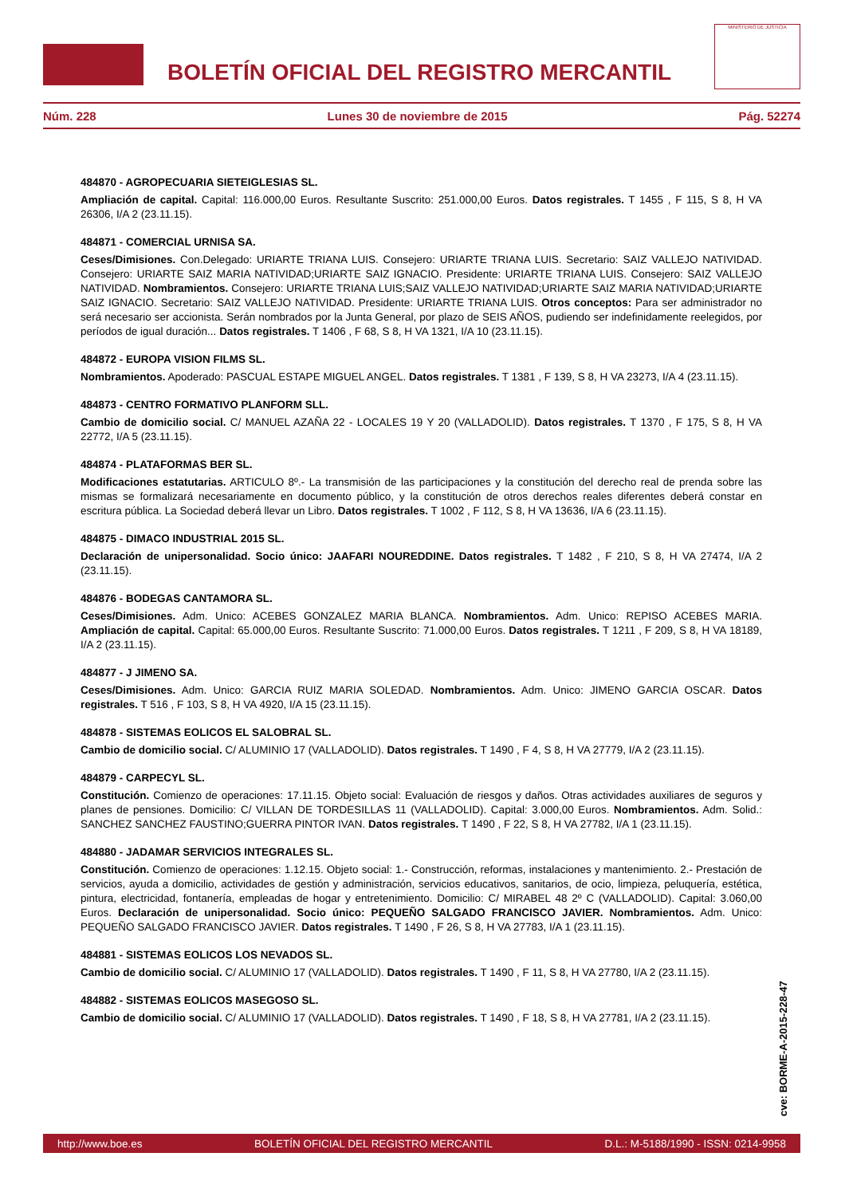BOLETÍN OFICIAL DEL REGISTRO MERCANTIL
MINISTERIO DE JUSTICIA
Núm. 228 Lunes 30 de noviembre de 2015 Pág. 52274
484870 - AGROPECUARIA SIETEIGLESIAS SL.
Ampliación de capital. Capital: 116.000,00 Euros. Resultante Suscrito: 251.000,00 Euros. Datos registrales. T 1455 , F 115, S 8, H VA 26306, I/A 2 (23.11.15).
484871 - COMERCIAL URNISA SA.
Ceses/Dimisiones. Con.Delegado: URIARTE TRIANA LUIS. Consejero: URIARTE TRIANA LUIS. Secretario: SAIZ VALLEJO NATIVIDAD. Consejero: URIARTE SAIZ MARIA NATIVIDAD;URIARTE SAIZ IGNACIO. Presidente: URIARTE TRIANA LUIS. Consejero: SAIZ VALLEJO NATIVIDAD. Nombramientos. Consejero: URIARTE TRIANA LUIS;SAIZ VALLEJO NATIVIDAD;URIARTE SAIZ MARIA NATIVIDAD;URIARTE SAIZ IGNACIO. Secretario: SAIZ VALLEJO NATIVIDAD. Presidente: URIARTE TRIANA LUIS. Otros conceptos: Para ser administrador no será necesario ser accionista. Serán nombrados por la Junta General, por plazo de SEIS AÑOS, pudiendo ser indefinidamente reelegidos, por períodos de igual duración... Datos registrales. T 1406 , F 68, S 8, H VA 1321, I/A 10 (23.11.15).
484872 - EUROPA VISION FILMS SL.
Nombramientos. Apoderado: PASCUAL ESTAPE MIGUEL ANGEL. Datos registrales. T 1381 , F 139, S 8, H VA 23273, I/A 4 (23.11.15).
484873 - CENTRO FORMATIVO PLANFORM SLL.
Cambio de domicilio social. C/ MANUEL AZAÑA 22 - LOCALES 19 Y 20 (VALLADOLID). Datos registrales. T 1370 , F 175, S 8, H VA 22772, I/A 5 (23.11.15).
484874 - PLATAFORMAS BER SL.
Modificaciones estatutarias. ARTICULO 8º.- La transmisión de las participaciones y la constitución del derecho real de prenda sobre las mismas se formalizará necesariamente en documento público, y la constitución de otros derechos reales diferentes deberá constar en escritura pública. La Sociedad deberá llevar un Libro. Datos registrales. T 1002 , F 112, S 8, H VA 13636, I/A 6 (23.11.15).
484875 - DIMACO INDUSTRIAL 2015 SL.
Declaración de unipersonalidad. Socio único: JAAFARI NOUREDDINE. Datos registrales. T 1482 , F 210, S 8, H VA 27474, I/A 2 (23.11.15).
484876 - BODEGAS CANTAMORA SL.
Ceses/Dimisiones. Adm. Unico: ACEBES GONZALEZ MARIA BLANCA. Nombramientos. Adm. Unico: REPISO ACEBES MARIA. Ampliación de capital. Capital: 65.000,00 Euros. Resultante Suscrito: 71.000,00 Euros. Datos registrales. T 1211 , F 209, S 8, H VA 18189, I/A 2 (23.11.15).
484877 - J JIMENO SA.
Ceses/Dimisiones. Adm. Unico: GARCIA RUIZ MARIA SOLEDAD. Nombramientos. Adm. Unico: JIMENO GARCIA OSCAR. Datos registrales. T 516 , F 103, S 8, H VA 4920, I/A 15 (23.11.15).
484878 - SISTEMAS EOLICOS EL SALOBRAL SL.
Cambio de domicilio social. C/ ALUMINIO 17 (VALLADOLID). Datos registrales. T 1490 , F 4, S 8, H VA 27779, I/A 2 (23.11.15).
484879 - CARPECYL SL.
Constitución. Comienzo de operaciones: 17.11.15. Objeto social: Evaluación de riesgos y daños. Otras actividades auxiliares de seguros y planes de pensiones. Domicilio: C/ VILLAN DE TORDESILLAS 11 (VALLADOLID). Capital: 3.000,00 Euros. Nombramientos. Adm. Solid.: SANCHEZ SANCHEZ FAUSTINO;GUERRA PINTOR IVAN. Datos registrales. T 1490 , F 22, S 8, H VA 27782, I/A 1 (23.11.15).
484880 - JADAMAR SERVICIOS INTEGRALES SL.
Constitución. Comienzo de operaciones: 1.12.15. Objeto social: 1.- Construcción, reformas, instalaciones y mantenimiento. 2.- Prestación de servicios, ayuda a domicilio, actividades de gestión y administración, servicios educativos, sanitarios, de ocio, limpieza, peluquería, estética, pintura, electricidad, fontanería, empleadas de hogar y entretenimiento. Domicilio: C/ MIRABEL 48 2º C (VALLADOLID). Capital: 3.060,00 Euros. Declaración de unipersonalidad. Socio único: PEQUEÑO SALGADO FRANCISCO JAVIER. Nombramientos. Adm. Unico: PEQUEÑO SALGADO FRANCISCO JAVIER. Datos registrales. T 1490 , F 26, S 8, H VA 27783, I/A 1 (23.11.15).
484881 - SISTEMAS EOLICOS LOS NEVADOS SL.
Cambio de domicilio social. C/ ALUMINIO 17 (VALLADOLID). Datos registrales. T 1490 , F 11, S 8, H VA 27780, I/A 2 (23.11.15).
484882 - SISTEMAS EOLICOS MASEGOSO SL.
Cambio de domicilio social. C/ ALUMINIO 17 (VALLADOLID). Datos registrales. T 1490 , F 18, S 8, H VA 27781, I/A 2 (23.11.15).
cve: BORME-A-2015-228-47
http://www.boe.es BOLETÍN OFICIAL DEL REGISTRO MERCANTIL D.L.: M-5188/1990 - ISSN: 0214-9958